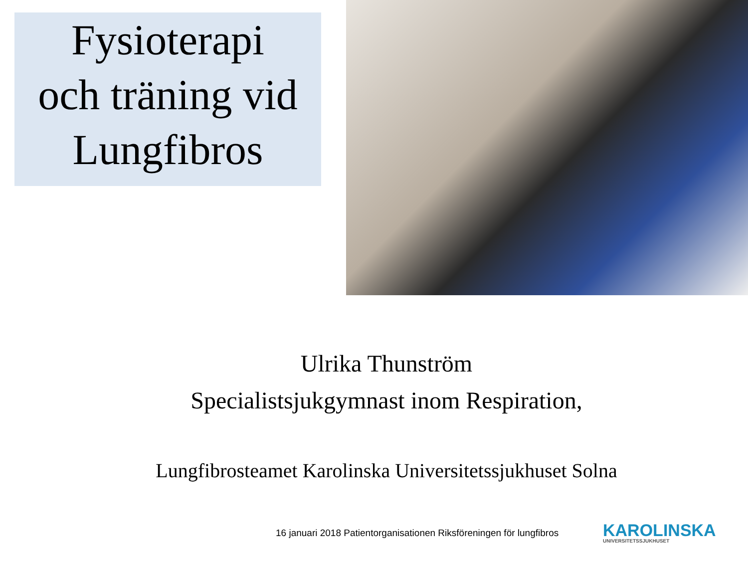Fysioterapi
och träning vid
Lungfibros
Ulrika Thunström
Specialistsjukgymnast inom Respiration,
Lungfibrosteamet Karolinska Universitetssjukhuset Solna
16 januari 2018 Patientorganisationen Riksföreningen för lungfibros
KAROLINSKA
UNIVERSITETSSJUKHUSET